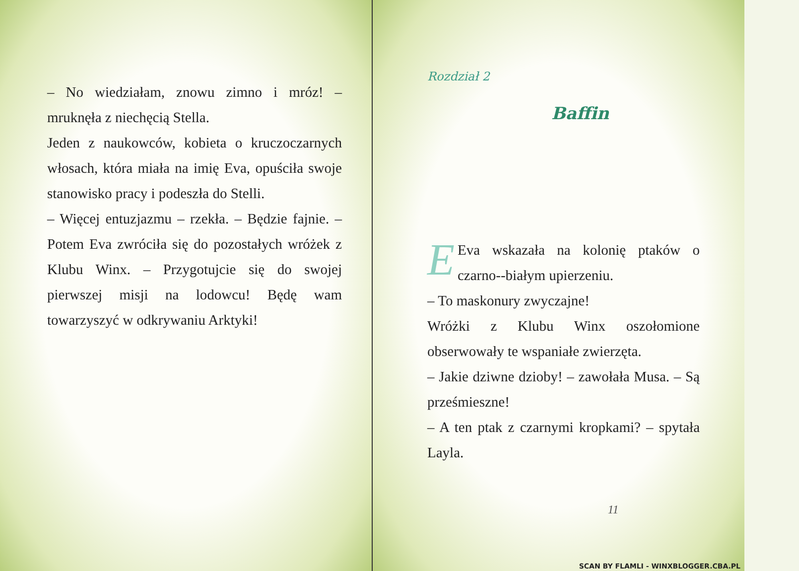– No wiedziałam, znowu zimno i mróz! – mruknęła z niechęcią Stella.
Jeden z naukowców, kobieta o kruczoczarnych włosach, która miała na imię Eva, opuściła swoje stanowisko pracy i podeszła do Stelli.
– Więcej entuzjazmu – rzekła. – Będzie fajnie. – Potem Eva zwróciła się do pozostałych wróżek z Klubu Winx. – Przygotujcie się do swojej pierwszej misji na lodowcu! Będę wam towarzyszyć w odkrywaniu Arktyki!
Rozdział 2
Baffin
E
Eva wskazała na kolonię ptaków o czarno--białym upierzeniu.
– To maskonury zwyczajne!
Wróżki z Klubu Winx oszołomione obserwowały te wspaniałe zwierzęta.
– Jakie dziwne dzioby! – zawołała Musa. – Są prześmieszne!
– A ten ptak z czarnymi kropkami? – spytała Layla.
11
SCAN BY FLAMLI - WINXBLOGGER.CBA.PL